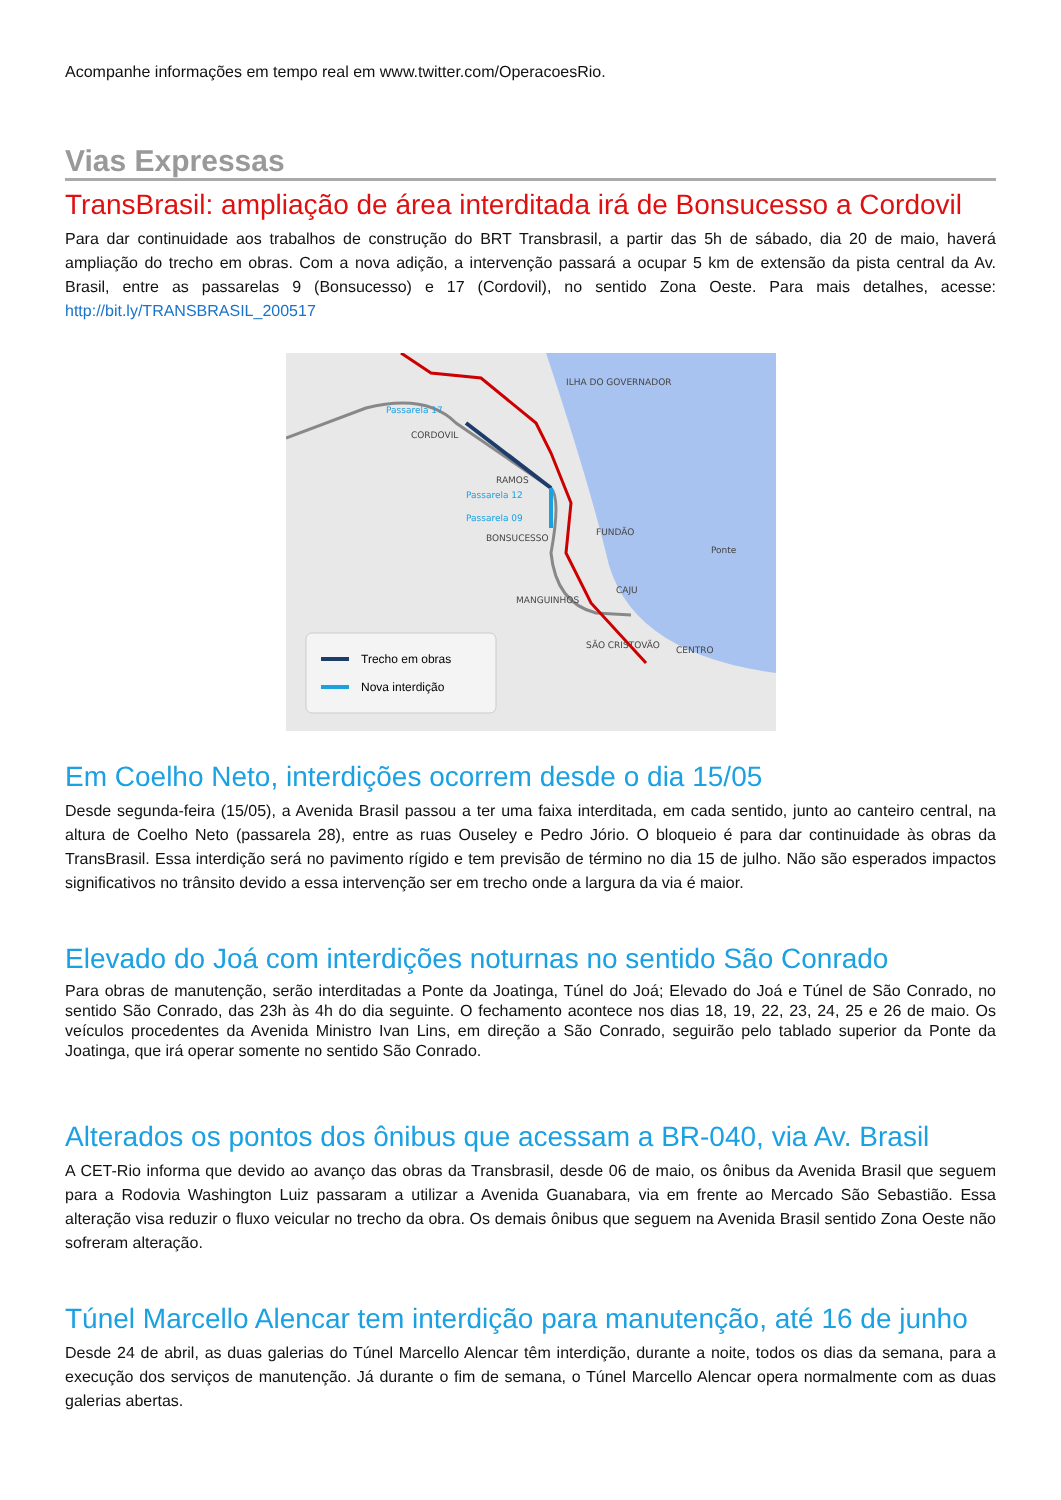Acompanhe informações em tempo real em www.twitter.com/OperacoesRio.
Vias Expressas
TransBrasil: ampliação de área interditada irá de Bonsucesso a Cordovil
Para dar continuidade aos trabalhos de construção do BRT Transbrasil, a partir das 5h de sábado, dia 20 de maio, haverá ampliação do trecho em obras. Com a nova adição, a intervenção passará a ocupar 5 km de extensão da pista central da Av. Brasil, entre as passarelas 9 (Bonsucesso) e 17 (Cordovil), no sentido Zona Oeste. Para mais detalhes, acesse: http://bit.ly/TRANSBRASIL_200517
ILHA DO GOVERNADOR
CORDOVIL
RAMOS
BONSUCESSO
FUNDÃO
Ponte
CAJU
MANGUINHOS
SÃO CRISTOVÃO
CENTRO
Passarela 17
Passarela 12
Passarela 09
Trecho em obras
Nova interdição
Em Coelho Neto, interdições ocorrem desde o dia 15/05
Desde segunda-feira (15/05), a Avenida Brasil passou a ter uma faixa interditada, em cada sentido, junto ao canteiro central, na altura de Coelho Neto (passarela 28), entre as ruas Ouseley e Pedro Jório. O bloqueio é para dar continuidade às obras da TransBrasil. Essa interdição será no pavimento rígido e tem previsão de término no dia 15 de julho. Não são esperados impactos significativos no trânsito devido a essa intervenção ser em trecho onde a largura da via é maior.
Elevado do Joá com interdições noturnas no sentido São Conrado
Para obras de manutenção, serão interditadas a Ponte da Joatinga, Túnel do Joá; Elevado do Joá e Túnel de São Conrado, no sentido São Conrado, das 23h às 4h do dia seguinte. O fechamento acontece nos dias 18, 19, 22, 23, 24, 25 e 26 de maio. Os veículos procedentes da Avenida Ministro Ivan Lins, em direção a São Conrado, seguirão pelo tablado superior da Ponte da Joatinga, que irá operar somente no sentido São Conrado.
Alterados os pontos dos ônibus que acessam a BR-040, via Av. Brasil
A CET-Rio informa que devido ao avanço das obras da Transbrasil, desde 06 de maio, os ônibus da Avenida Brasil que seguem para a Rodovia Washington Luiz passaram a utilizar a Avenida Guanabara, via em frente ao Mercado São Sebastião. Essa alteração visa reduzir o fluxo veicular no trecho da obra. Os demais ônibus que seguem na Avenida Brasil sentido Zona Oeste não sofreram alteração.
Túnel Marcello Alencar tem interdição para manutenção, até 16 de junho
Desde 24 de abril, as duas galerias do Túnel Marcello Alencar têm interdição, durante a noite, todos os dias da semana, para a execução dos serviços de manutenção. Já durante o fim de semana, o Túnel Marcello Alencar opera normalmente com as duas galerias abertas.